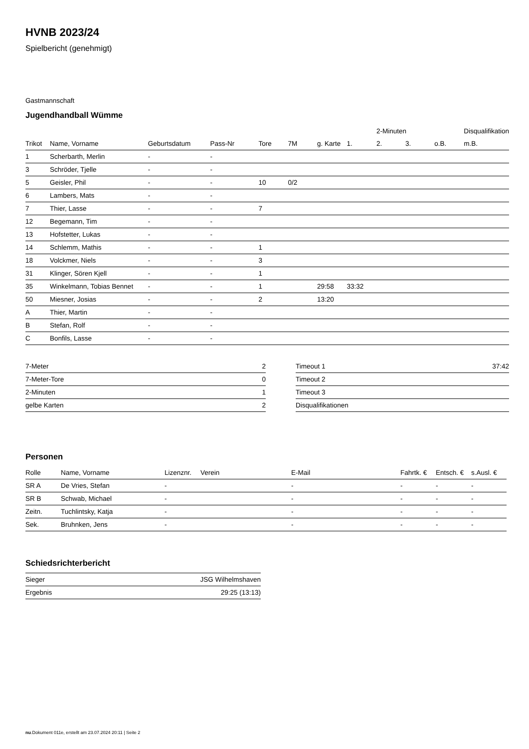HVNB 2023/24
Spielbericht (genehmigt)
Gastmannschaft
Jugendhandball Wümme
| | | | | | | | | 2-Minuten | | | Disqualifikation |
| --- | --- | --- | --- | --- | --- | --- | --- | --- | --- | --- | --- |
| Trikot | Name, Vorname | Geburtsdatum | Pass-Nr | Tore | 7M | g. Karte | 1. | 2. | 3. | o.B. | m.B. |
| 1 | Scherbarth, Merlin | - | - | | | | | | | | |
| 3 | Schröder, Tjelle | - | - | | | | | | | | |
| 5 | Geisler, Phil | - | - | 10 | 0/2 | | | | | | |
| 6 | Lambers, Mats | - | - | | | | | | | | |
| 7 | Thier, Lasse | - | - | 7 | | | | | | | |
| 12 | Begemann, Tim | - | - | | | | | | | | |
| 13 | Hofstetter, Lukas | - | - | | | | | | | | |
| 14 | Schlemm, Mathis | - | - | 1 | | | | | | | |
| 18 | Volckmer, Niels | - | - | 3 | | | | | | | |
| 31 | Klinger, Sören Kjell | - | - | 1 | | | | | | | |
| 35 | Winkelmann, Tobias Bennet | - | - | 1 | | 29:58 | 33:32 | | | | |
| 50 | Miesner, Josias | - | - | 2 | | 13:20 | | | | | |
| A | Thier, Martin | - | - | | | | | | | | |
| B | Stefan, Rolf | - | - | | | | | | | | |
| C | Bonfils, Lasse | - | - | | | | | | | | |
| 7-Meter | 2 |
| 7-Meter-Tore | 0 |
| 2-Minuten | 1 |
| gelbe Karten | 2 |
| Timeout 1 | 37:42 |
| Timeout 2 | |
| Timeout 3 | |
| Disqualifikationen | |
Personen
| Rolle | Name, Vorname | Lizenznr. | Verein | E-Mail | Fahrtk. € | Entsch. € | s.Ausl. € |
| --- | --- | --- | --- | --- | --- | --- | --- |
| SR A | De Vries, Stefan | - | | - | - | - | - |
| SR B | Schwab, Michael | - | | - | - | - | - |
| Zeitn. | Tuchlintsky, Katja | - | | - | - | - | - |
| Sek. | Bruhnken, Jens | - | | - | - | - | - |
Schiedsrichterbericht
| Sieger | JSG Wilhelmshaven |
| Ergebnis | 29:25 (13:13) |
nu.Dokument 011e, erstellt am 23.07.2024 20:11 | Seite 2